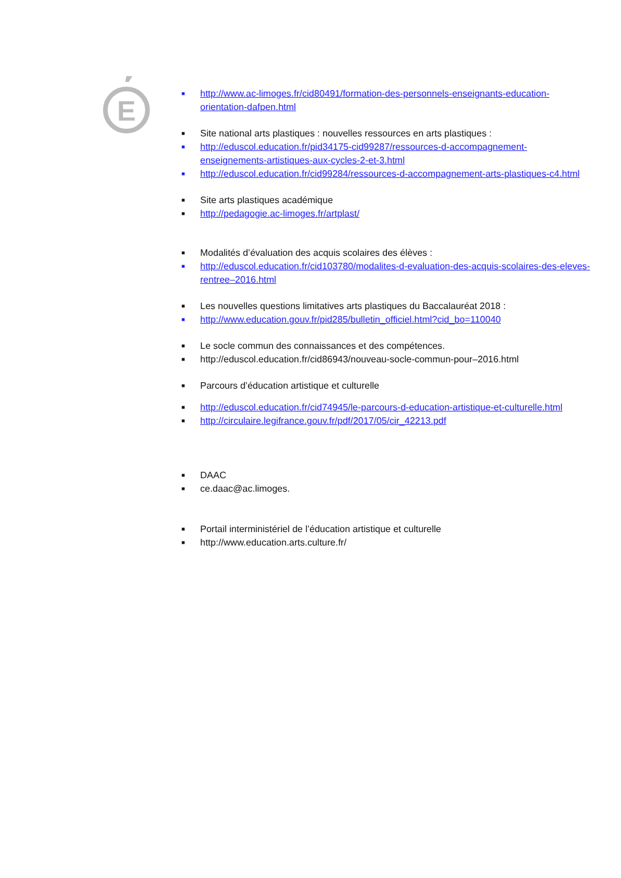E
■ http://www.ac-limoges.fr/cid80491/formation-des-personnels-enseignants-education-orientation-dafpen.html
■ Site national arts plastiques : nouvelles ressources en arts plastiques :
■ http://eduscol.education.fr/pid34175-cid99287/ressources-d-accompagnement-enseignements-artistiques-aux-cycles-2-et-3.html
■ http://eduscol.education.fr/cid99284/ressources-d-accompagnement-arts-plastiques-c4.html
■ Site arts plastiques académique
■ http://pedagogie.ac-limoges.fr/artplast/
■ Modalités d’évaluation des acquis scolaires des élèves :
■ http://eduscol.education.fr/cid103780/modalites-d-evaluation-des-acquis-scolaires-des-eleves-rentree–2016.html
■ Les nouvelles questions limitatives arts plastiques du Baccalauréat 2018 :
■ http://www.education.gouv.fr/pid285/bulletin_officiel.html?cid_bo=110040
■ Le socle commun des connaissances et des compétences.
■ http://eduscol.education.fr/cid86943/nouveau-socle-commun-pour–2016.html
■ Parcours d’éducation artistique et culturelle
■ http://eduscol.education.fr/cid74945/le-parcours-d-education-artistique-et-culturelle.html
■ http://circulaire.legifrance.gouv.fr/pdf/2017/05/cir_42213.pdf
■ DAAC
■ ce.daac@ac.limoges.
■ Portail interministériel de l’éducation artistique et culturelle
■ http://www.education.arts.culture.fr/